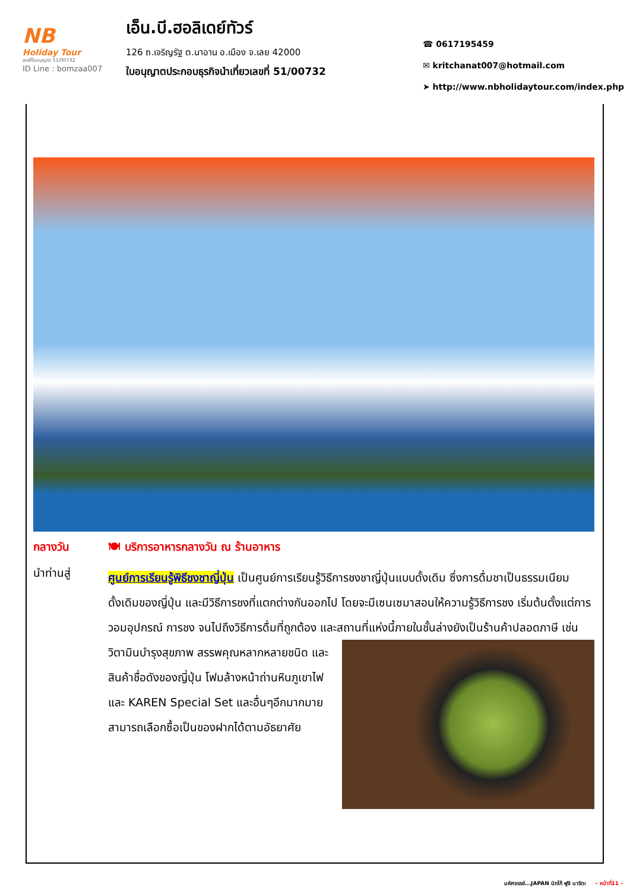NB
Holiday Tour
เลขที่ใบอนุญาต 51/00732
ID Line : bomzaa007
เอ็น.บี.ฮอลิเดย์ทัวร์
126 ถ.เจริญรัฐ ต.นาอาน อ.เมือง จ.เลย 42000
ใบอนุญาตประกอบธุรกิจนำเที่ยวเลขที่ 51/00732
☎ 0617195459
✉ kritchanat007@hotmail.com
➤ http://www.nbholidaytour.com/index.php
กลางวัน 🍽 บริการอาหารกลางวัน ณ ร้านอาหาร
นำท่านสู่
ศูนย์การเรียนรู้พิธีชงชาญี่ปุ่น เป็นศูนย์การเรียนรู้วิธีการชงชาญี่ปุ่นแบบดั้งเดิม ซึ่งการดื่มชาเป็นธรรมเนียมดั้งเดิมของญี่ปุ่น และมีวิธีการชงที่แตกต่างกันออกไป โดยจะมีเซนเซมาสอนให้ความรู้วิธีการชง เริ่มต้นตั้งแต่การวอมอุปกรณ์ การชง จนไปถึงวิธีการดื่มที่ถูกต้อง และสถานที่แห่งนี้
ภายในชั้นล่างยังเป็นร้านค้าปลอดภาษี เช่น วิตามินบำรุงสุขภาพ สรรพคุณหลากหลายชนิด และสินค้าชื่อดังของญี่ปุ่น โฟมล้างหน้าถ่านหินภูเขาไฟ และ KAREN Special Set และอื่นๆอีกมากมาย สามารถเลือกซื้อเป็นของฝากได้ตามอัธยาศัย
มหัศจรรย์...JAPAN นิกโก้ ฟูจิ นาริตะ - หน้าที่11 -